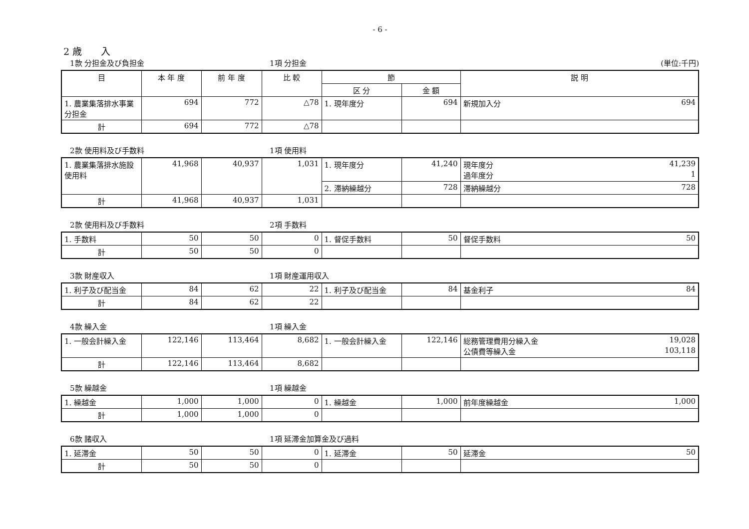- 6 -
2 歳　　入
1款 分担金及び負担金 1項 分担金 (単位:千円)
| 目 | 本 年 度 | 前 年 度 | 比 較 | 節 | | 説 明 |
| --- | --- | --- | --- | --- | --- | --- |
| | | | | 区 分 | 金 額 | |
| 1. 農業集落排水事業分担金 | 694 | 772 | △78 | 1. 現年度分 | 694 | 新規加入分 694 |
| 計 | 694 | 772 | △78 | | | |
2款 使用料及び手数料 1項 使用料
| 1. 農業集落排水施設使用料 | 41,968 | 40,937 | 1,031 | 1. 現年度分 | 41,240 | 現年度分 41,239 過年度分 1 |
| | | | | 2. 滞納繰越分 | 728 | 滞納繰越分 728 |
| 計 | 41,968 | 40,937 | 1,031 | | | |
2款 使用料及び手数料 2項 手数料
| 1. 手数料 | 50 | 50 | 0 | 1. 督促手数料 | 50 | 督促手数料 50 |
| 計 | 50 | 50 | 0 | | | |
3款 財産収入 1項 財産運用収入
| 1. 利子及び配当金 | 84 | 62 | 22 | 1. 利子及び配当金 | 84 | 基金利子 84 |
| 計 | 84 | 62 | 22 | | | |
4款 繰入金 1項 繰入金
| 1. 一般会計繰入金 | 122,146 | 113,464 | 8,682 | 1. 一般会計繰入金 | 122,146 | 総務管理費用分繰入金 19,028 公債費等繰入金 103,118 |
| 計 | 122,146 | 113,464 | 8,682 | | | |
5款 繰越金 1項 繰越金
| 1. 繰越金 | 1,000 | 1,000 | 0 | 1. 繰越金 | 1,000 | 前年度繰越金 1,000 |
| 計 | 1,000 | 1,000 | 0 | | | |
6款 諸収入 1項 延滞金加算金及び過料
| 1. 延滞金 | 50 | 50 | 0 | 1. 延滞金 | 50 | 延滞金 50 |
| 計 | 50 | 50 | 0 | | | |